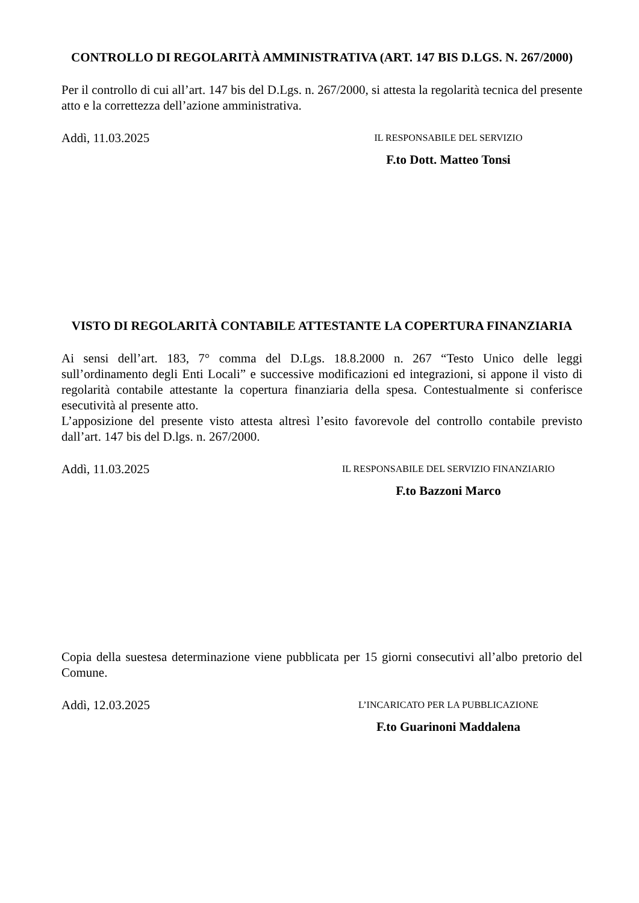CONTROLLO DI REGOLARITÀ AMMINISTRATIVA (ART. 147 BIS D.LGS. N. 267/2000)
Per il controllo di cui all’art. 147 bis del D.Lgs. n. 267/2000, si attesta la regolarità tecnica del presente atto e la correttezza dell’azione amministrativa.
Addì, 11.03.2025
IL RESPONSABILE DEL SERVIZIO
F.to Dott. Matteo Tonsi
VISTO DI REGOLARITÀ CONTABILE ATTESTANTE LA COPERTURA FINANZIARIA
Ai sensi dell’art. 183, 7° comma del D.Lgs. 18.8.2000 n. 267 “Testo Unico delle leggi sull’ordinamento degli Enti Locali” e successive modificazioni ed integrazioni, si appone il visto di regolarità contabile attestante la copertura finanziaria della spesa. Contestualmente si conferisce esecutività al presente atto.
L’apposizione del presente visto attesta altresì l’esito favorevole del controllo contabile previsto dall’art. 147 bis del D.lgs. n. 267/2000.
Addì, 11.03.2025
IL RESPONSABILE DEL SERVIZIO FINANZIARIO
F.to Bazzoni Marco
Copia della suestesa determinazione viene pubblicata per 15 giorni consecutivi all’albo pretorio del Comune.
Addì, 12.03.2025
L’INCARICATO PER LA PUBBLICAZIONE
F.to Guarinoni Maddalena